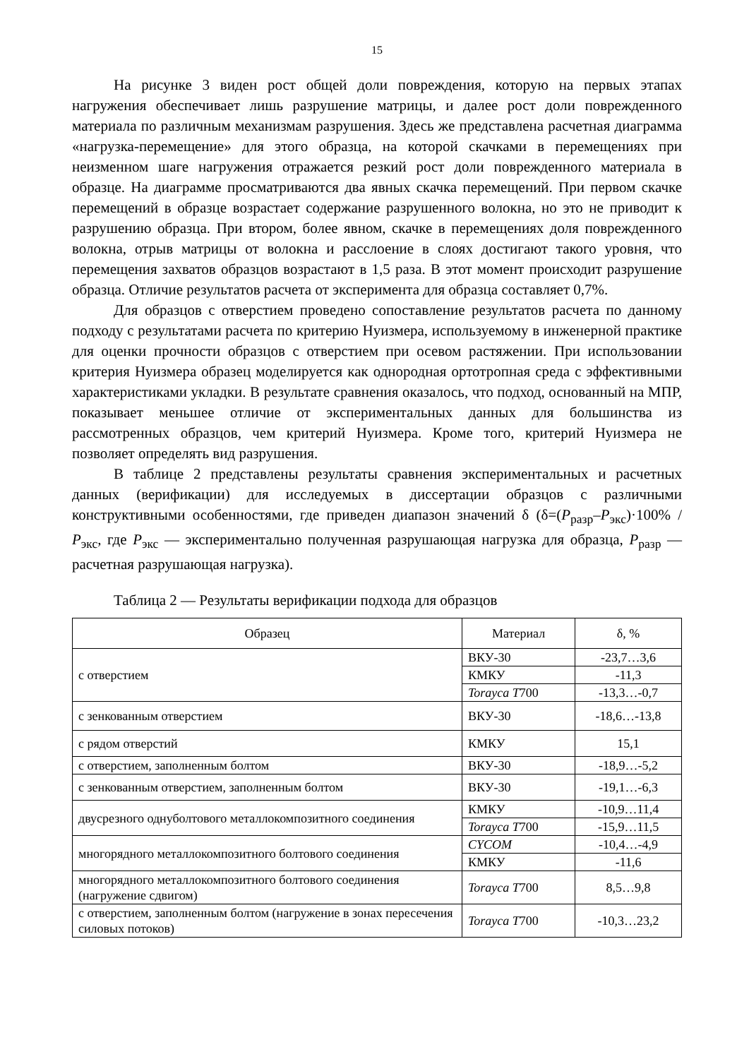15
На рисунке 3 виден рост общей доли повреждения, которую на первых этапах нагружения обеспечивает лишь разрушение матрицы, и далее рост доли поврежденного материала по различным механизмам разрушения. Здесь же представлена расчетная диаграмма «нагрузка-перемещение» для этого образца, на которой скачками в перемещениях при неизменном шаге нагружения отражается резкий рост доли поврежденного материала в образце. На диаграмме просматриваются два явных скачка перемещений. При первом скачке перемещений в образце возрастает содержание разрушенного волокна, но это не приводит к разрушению образца. При втором, более явном, скачке в перемещениях доля поврежденного волокна, отрыв матрицы от волокна и расслоение в слоях достигают такого уровня, что перемещения захватов образцов возрастают в 1,5 раза. В этот момент происходит разрушение образца. Отличие результатов расчета от эксперимента для образца составляет 0,7%.
Для образцов с отверстием проведено сопоставление результатов расчета по данному подходу с результатами расчета по критерию Нуизмера, используемому в инженерной практике для оценки прочности образцов с отверстием при осевом растяжении. При использовании критерия Нуизмера образец моделируется как однородная ортотропная среда с эффективными характеристиками укладки. В результате сравнения оказалось, что подход, основанный на МПР, показывает меньшее отличие от экспериментальных данных для большинства из рассмотренных образцов, чем критерий Нуизмера. Кроме того, критерий Нуизмера не позволяет определять вид разрушения.
В таблице 2 представлены результаты сравнения экспериментальных и расчетных данных (верификации) для исследуемых в диссертации образцов с различными конструктивными особенностями, где приведен диапазон значений δ (δ=(P<sub>разр</sub>–P<sub>экс</sub>)·100% / P<sub>экс</sub>, где P<sub>экс</sub> — экспериментально полученная разрушающая нагрузка для образца, P<sub>разр</sub> — расчетная разрушающая нагрузка).
Таблица 2 — Результаты верификации подхода для образцов
| Образец | Материал | δ, % |
| --- | --- | --- |
| с отверстием | ВКУ-30 | -23,7…3,6 |
| | КМКУ | -11,3 |
| | Torayca T 700 | -13,3…-0,7 |
| с зенкованным отверстием | ВКУ-30 | -18,6…-13,8 |
| с рядом отверстий | КМКУ | 15,1 |
| с отверстием, заполненным болтом | ВКУ-30 | -18,9…-5,2 |
| с зенкованным отверстием, заполненным болтом | ВКУ-30 | -19,1…-6,3 |
| двусрезного однуболтового металлокомпозитного соединения | КМКУ | -10,9…11,4 |
| | Torayca T 700 | -15,9…11,5 |
| многорядного металлокомпозитного болтового соединения | CYCOM | -10,4…-4,9 |
| | КМКУ | -11,6 |
| многорядного металлокомпозитного болтового соединения (нагружение сдвигом) | Torayca T 700 | 8,5…9,8 |
| с отверстием, заполненным болтом (нагружение в зонах пересечения силовых потоков) | Torayca T 700 | -10,3…23,2 |